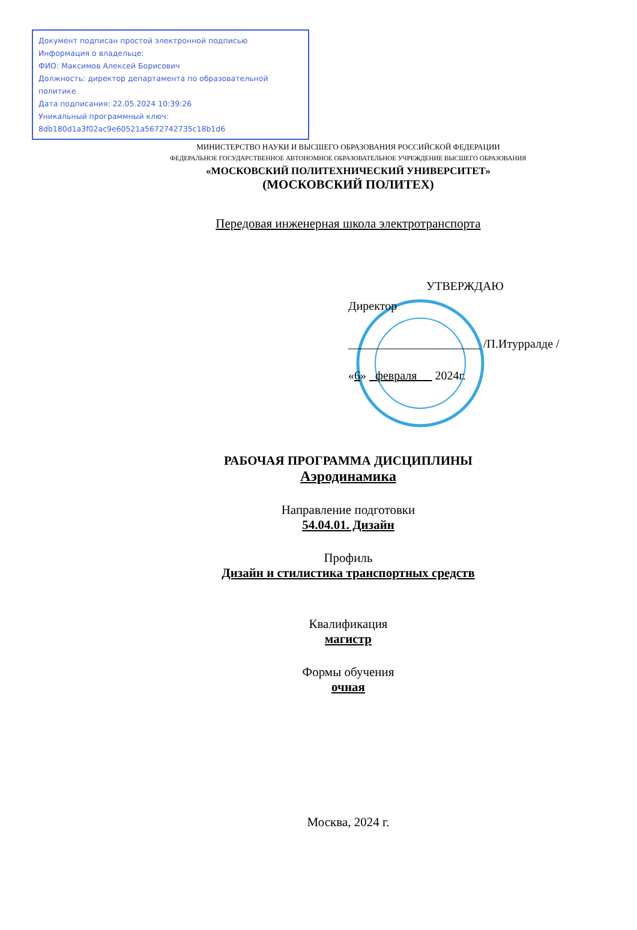Документ подписан простой электронной подписью
Информация о владельце:
ФИО: Максимов Алексей Борисович
Должность: директор департамента по образовательной политике
Дата подписания: 22.05.2024 10:39:26
Уникальный программный ключ:
8db180d1a3f02ac9e60521a5672742735c18b1d6
МИНИСТЕРСТВО НАУКИ И ВЫСШЕГО ОБРАЗОВАНИЯ РОССИЙСКОЙ ФЕДЕРАЦИИ
ФЕДЕРАЛЬНОЕ ГОСУДАРСТВЕННОЕ АВТОНОМНОЕ ОБРАЗОВАТЕЛЬНОЕ УЧРЕЖДЕНИЕ ВЫСШЕГО ОБРАЗОВАНИЯ
«МОСКОВСКИЙ ПОЛИТЕХНИЧЕСКИЙ УНИВЕРСИТЕТ»
(МОСКОВСКИЙ ПОЛИТЕХ)
Передовая инженерная школа электротранспорта
УТВЕРЖДАЮ
Директор
______________________ /П.Итурралде /
«6» февраля 2024г.
РАБОЧАЯ ПРОГРАММА ДИСЦИПЛИНЫ
Аэродинамика
Направление подготовки
54.04.01. Дизайн
Профиль
Дизайн и стилистика транспортных средств
Квалификация
магистр
Формы обучения
очная
Москва, 2024 г.